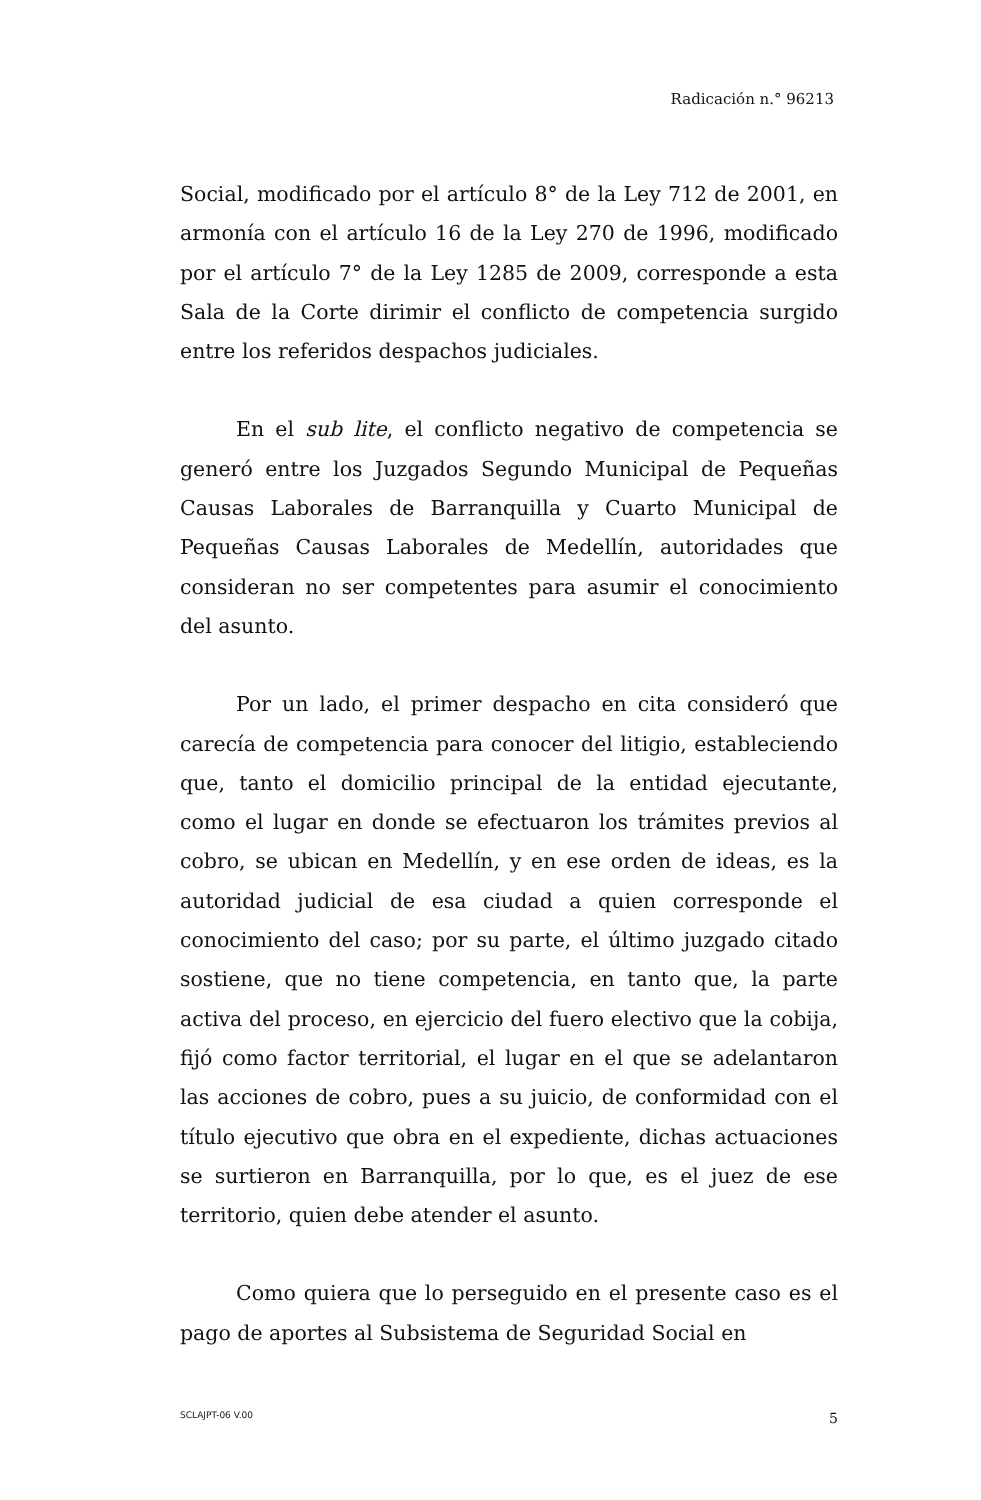Radicación n.° 96213
Social, modificado por el artículo 8° de la Ley 712 de 2001, en armonía con el artículo 16 de la Ley 270 de 1996, modificado por el artículo 7° de la Ley 1285 de 2009, corresponde a esta Sala de la Corte dirimir el conflicto de competencia surgido entre los referidos despachos judiciales.
En el sub lite, el conflicto negativo de competencia se generó entre los Juzgados Segundo Municipal de Pequeñas Causas Laborales de Barranquilla y Cuarto Municipal de Pequeñas Causas Laborales de Medellín, autoridades que consideran no ser competentes para asumir el conocimiento del asunto.
Por un lado, el primer despacho en cita consideró que carecía de competencia para conocer del litigio, estableciendo que, tanto el domicilio principal de la entidad ejecutante, como el lugar en donde se efectuaron los trámites previos al cobro, se ubican en Medellín, y en ese orden de ideas, es la autoridad judicial de esa ciudad a quien corresponde el conocimiento del caso; por su parte, el último juzgado citado sostiene, que no tiene competencia, en tanto que, la parte activa del proceso, en ejercicio del fuero electivo que la cobija, fijó como factor territorial, el lugar en el que se adelantaron las acciones de cobro, pues a su juicio, de conformidad con el título ejecutivo que obra en el expediente, dichas actuaciones se surtieron en Barranquilla, por lo que, es el juez de ese territorio, quien debe atender el asunto.
Como quiera que lo perseguido en el presente caso es el pago de aportes al Subsistema de Seguridad Social en
SCLAJPT-06 V.00 5